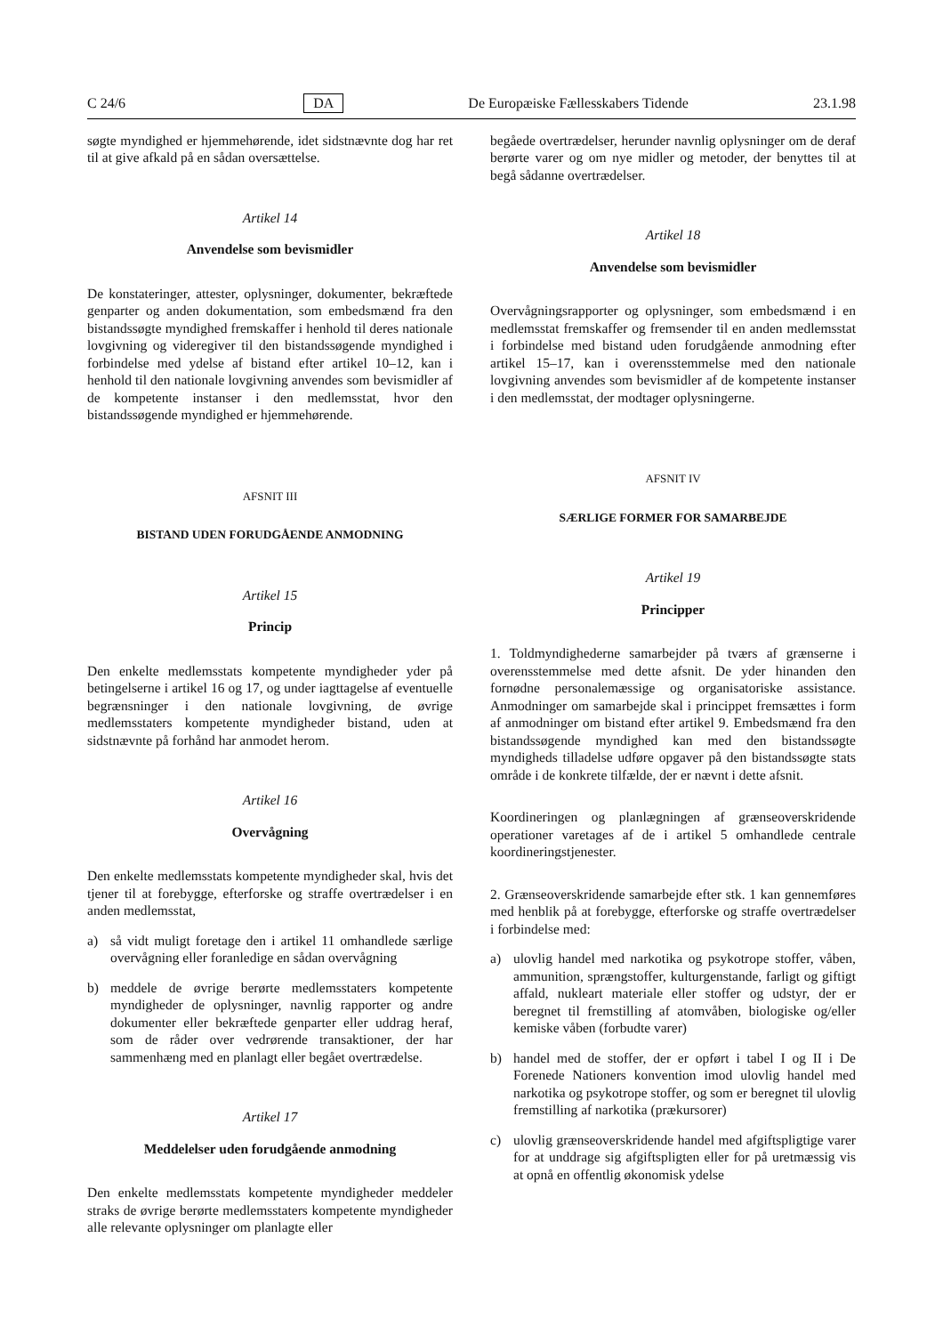C 24/6 DA De Europæiske Fællesskabers Tidende 23.1.98
søgte myndighed er hjemmehørende, idet sidstnævnte dog har ret til at give afkald på en sådan oversættelse.
Artikel 14
Anvendelse som bevismidler
De konstateringer, attester, oplysninger, dokumenter, bekræftede genparter og anden dokumentation, som embedsmænd fra den bistandssøgte myndighed fremskaffer i henhold til deres nationale lovgivning og videregiver til den bistandssøgende myndighed i forbindelse med ydelse af bistand efter artikel 10–12, kan i henhold til den nationale lovgivning anvendes som bevismidler af de kompetente instanser i den medlemsstat, hvor den bistandssøgende myndighed er hjemmehørende.
AFSNIT III
BISTAND UDEN FORUDGÅENDE ANMODNING
Artikel 15
Princip
Den enkelte medlemsstats kompetente myndigheder yder på betingelserne i artikel 16 og 17, og under iagttagelse af eventuelle begrænsninger i den nationale lovgivning, de øvrige medlemsstaters kompetente myndigheder bistand, uden at sidstnævnte på forhånd har anmodet herom.
Artikel 16
Overvågning
Den enkelte medlemsstats kompetente myndigheder skal, hvis det tjener til at forebygge, efterforske og straffe overtrædelser i en anden medlemsstat,
a) så vidt muligt foretage den i artikel 11 omhandlede særlige overvågning eller foranledige en sådan overvågning
b) meddele de øvrige berørte medlemsstaters kompetente myndigheder de oplysninger, navnlig rapporter og andre dokumenter eller bekræftede genparter eller uddrag heraf, som de råder over vedrørende transaktioner, der har sammenhæng med en planlagt eller begået overtrædelse.
Artikel 17
Meddelelser uden forudgående anmodning
Den enkelte medlemsstats kompetente myndigheder meddeler straks de øvrige berørte medlemsstaters kompetente myndigheder alle relevante oplysninger om planlagte eller
begåede overtrædelser, herunder navnlig oplysninger om de deraf berørte varer og om nye midler og metoder, der benyttes til at begå sådanne overtrædelser.
Artikel 18
Anvendelse som bevismidler
Overvågningsrapporter og oplysninger, som embedsmænd i en medlemsstat fremskaffer og fremsender til en anden medlemsstat i forbindelse med bistand uden forudgående anmodning efter artikel 15–17, kan i overensstemmelse med den nationale lovgivning anvendes som bevismidler af de kompetente instanser i den medlemsstat, der modtager oplysningerne.
AFSNIT IV
SÆRLIGE FORMER FOR SAMARBEJDE
Artikel 19
Principper
1. Toldmyndighederne samarbejder på tværs af grænserne i overensstemmelse med dette afsnit. De yder hinanden den fornødne personalemæssige og organisatoriske assistance. Anmodninger om samarbejde skal i princippet fremsættes i form af anmodninger om bistand efter artikel 9. Embedsmænd fra den bistandssøgende myndighed kan med den bistandssøgte myndigheds tilladelse udføre opgaver på den bistandssøgte stats område i de konkrete tilfælde, der er nævnt i dette afsnit.
Koordineringen og planlægningen af grænseoverskridende operationer varetages af de i artikel 5 omhandlede centrale koordineringstjenester.
2. Grænseoverskridende samarbejde efter stk. 1 kan gennemføres med henblik på at forebygge, efterforske og straffe overtrædelser i forbindelse med:
a) ulovlig handel med narkotika og psykotrope stoffer, våben, ammunition, sprængstoffer, kulturgenstande, farligt og giftigt affald, nukleart materiale eller stoffer og udstyr, der er beregnet til fremstilling af atomvåben, biologiske og/eller kemiske våben (forbudte varer)
b) handel med de stoffer, der er opført i tabel I og II i De Forenede Nationers konvention imod ulovlig handel med narkotika og psykotrope stoffer, og som er beregnet til ulovlig fremstilling af narkotika (prækursorer)
c) ulovlig grænseoverskridende handel med afgiftspligtige varer for at unddrage sig afgiftspligten eller for på uretmæssig vis at opnå en offentlig økonomisk ydelse